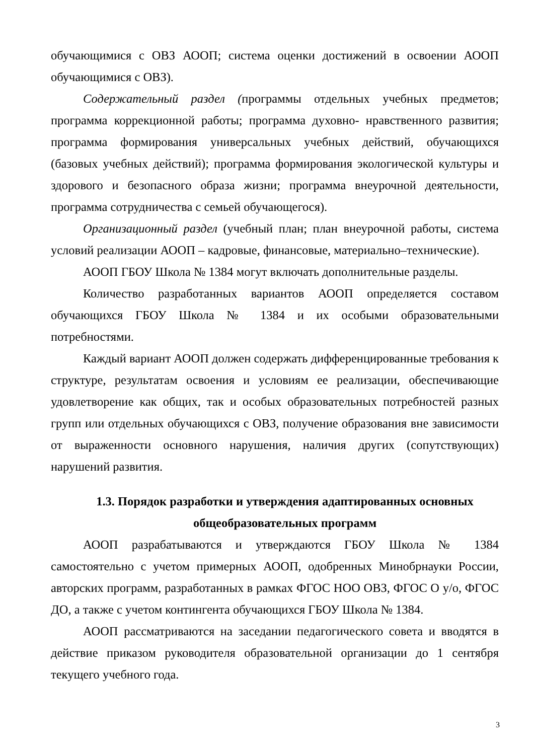обучающимися с ОВЗ АООП; система оценки достижений в освоении АООП обучающимися с ОВЗ).
Содержательный раздел (программы отдельных учебных предметов; программа коррекционной работы; программа духовно- нравственного развития; программа формирования универсальных учебных действий, обучающихся (базовых учебных действий); программа формирования экологической культуры и здорового и безопасного образа жизни; программа внеурочной деятельности, программа сотрудничества с семьей обучающегося).
Организационный раздел (учебный план; план внеурочной работы, система условий реализации АООП – кадровые, финансовые, материально–технические).
АООП ГБОУ Школа № 1384 могут включать дополнительные разделы.
Количество разработанных вариантов АООП определяется составом обучающихся ГБОУ Школа № 1384 и их особыми образовательными потребностями.
Каждый вариант АООП должен содержать дифференцированные требования к структуре, результатам освоения и условиям ее реализации, обеспечивающие удовлетворение как общих, так и особых образовательных потребностей разных групп или отдельных обучающихся с ОВЗ, получение образования вне зависимости от выраженности основного нарушения, наличия других (сопутствующих) нарушений развития.
1.3. Порядок разработки и утверждения адаптированных основных общеобразовательных программ
АООП разрабатываются и утверждаются ГБОУ Школа № 1384 самостоятельно с учетом примерных АООП, одобренных Минобрнауки России, авторских программ, разработанных в рамках ФГОС НОО ОВЗ, ФГОС О у/о, ФГОС ДО, а также с учетом контингента обучающихся ГБОУ Школа № 1384.
АООП рассматриваются на заседании педагогического совета и вводятся в действие приказом руководителя образовательной организации до 1 сентября текущего учебного года.
3